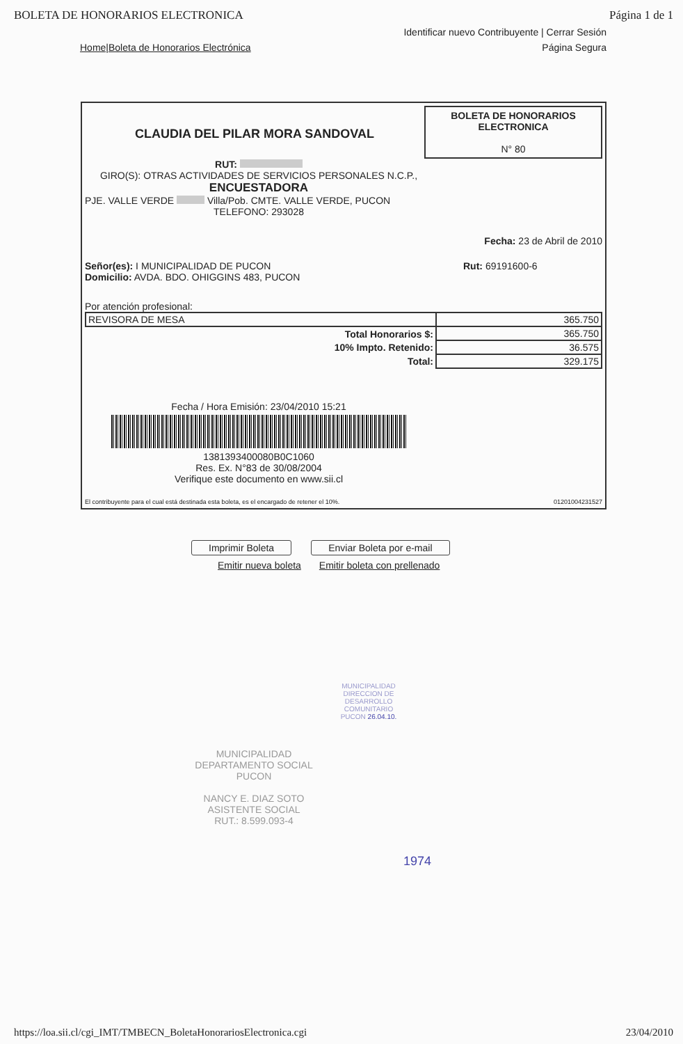BOLETA DE HONORARIOS ELECTRONICA Página 1 de 1
Identificar nuevo Contribuyente | Cerrar Sesión
Home|Boleta de Honorarios Electrónica Página Segura
CLAUDIA DEL PILAR MORA SANDOVAL
BOLETA DE HONORARIOS ELECTRONICA
N° 80
RUT:
GIRO(S): OTRAS ACTIVIDADES DE SERVICIOS PERSONALES N.C.P.,
ENCUESTADORA
PJE. VALLE VERDE Villa/Pob. CMTE. VALLE VERDE, PUCON
TELEFONO: 293028
Fecha: 23 de Abril de 2010
Señor(es): I MUNICIPALIDAD DE PUCON
Domicilio: AVDA. BDO. OHIGGINS 483, PUCON
Rut: 69191600-6
Por atención profesional:
| REVISORA DE MESA | 365.750 |
| Total Honorarios $: | 365.750 |
| 10% Impto. Retenido: | 36.575 |
| Total: | 329.175 |
Fecha / Hora Emisión: 23/04/2010 15:21
1381393400080B0C1060
Res. Ex. N°83 de 30/08/2004
Verifique este documento en www.sii.cl
El contribuyente para el cual está destinada esta boleta, es el encargado de retener el 10%. 01201004231527
Imprimir Boleta Enviar Boleta por e-mail
Emitir nueva boleta Emitir boleta con prellenado
MUNICIPALIDAD
DIRECCION DE DESARROLLO COMUNITARIO
PUCON 26.04.10.
MUNICIPALIDAD
DEPARTAMENTO SOCIAL
PUCON
NANCY E. DIAZ SOTO
ASISTENTE SOCIAL
RUT.: 8.599.093-4
1974
https://loa.sii.cl/cgi_IMT/TMBECN_BoletaHonorariosElectronica.cgi 23/04/2010